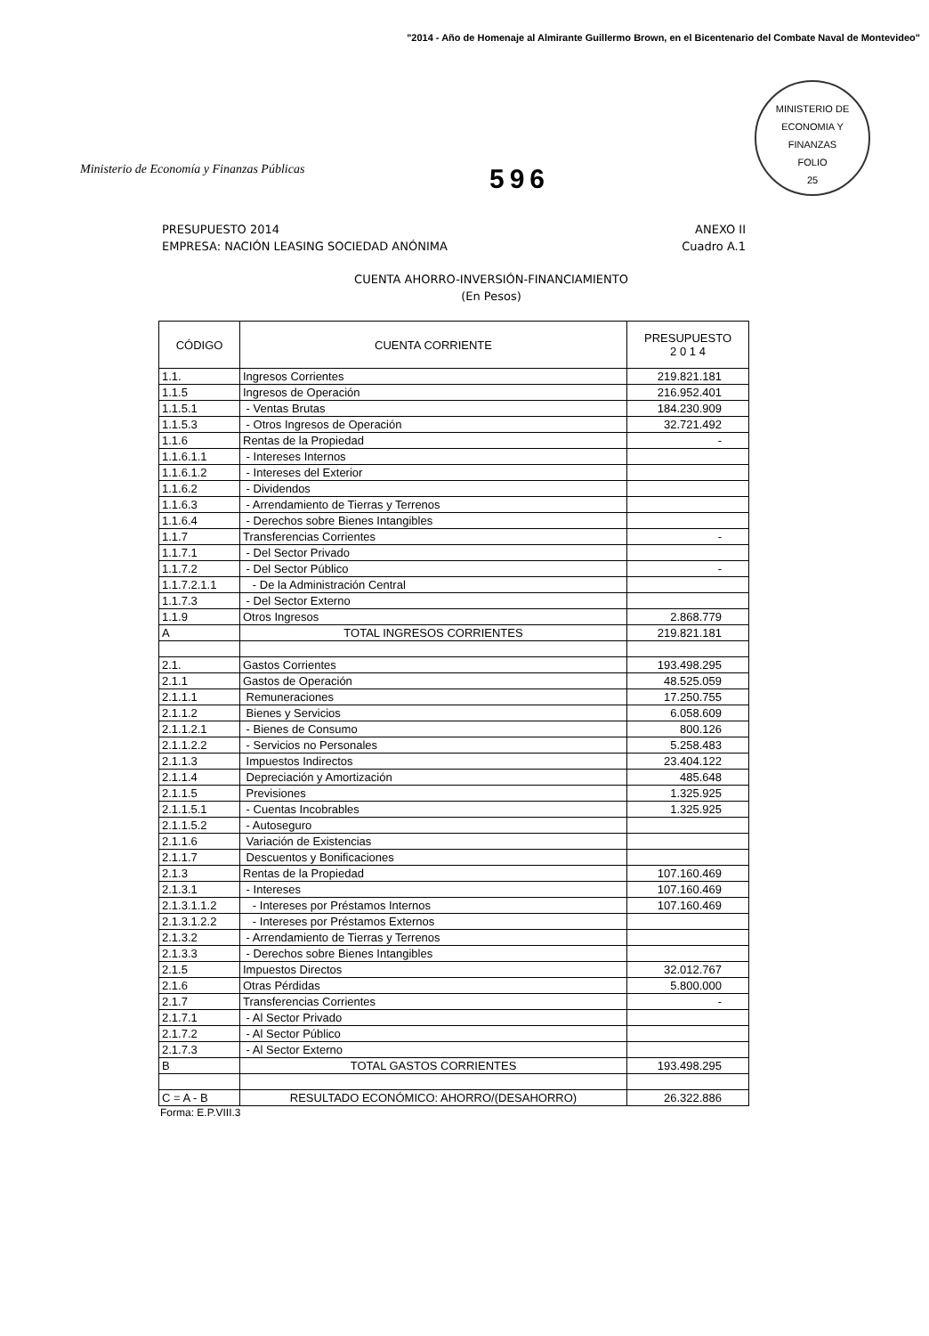"2014 - Año de Homenaje al Almirante Guillermo Brown, en el Bicentenario del Combate Naval de Montevideo"
Ministerio de Economía y Finanzas Públicas
596
MINISTERIO DE ECONOMIA Y FINANZAS
FOLIO
25
PRESUPUESTO 2014
EMPRESA: NACIÓN LEASING SOCIEDAD ANÓNIMA
ANEXO II
Cuadro A.1
CUENTA AHORRO-INVERSIÓN-FINANCIAMIENTO
(En Pesos)
| CÓDIGO | CUENTA CORRIENTE | PRESUPUESTO 2 0 1 4 |
| --- | --- | --- |
| 1.1. | Ingresos Corrientes | 219.821.181 |
| 1.1.5 | Ingresos de Operación | 216.952.401 |
| 1.1.5.1 | - Ventas Brutas | 184.230.909 |
| 1.1.5.3 | - Otros Ingresos de Operación | 32.721.492 |
| 1.1.6 | Rentas de la Propiedad | - |
| 1.1.6.1.1 | - Intereses Internos | |
| 1.1.6.1.2 | - Intereses del Exterior | |
| 1.1.6.2 | - Dividendos | |
| 1.1.6.3 | - Arrendamiento de Tierras y Terrenos | |
| 1.1.6.4 | - Derechos sobre Bienes Intangibles | |
| 1.1.7 | Transferencias Corrientes | - |
| 1.1.7.1 | - Del Sector Privado | |
| 1.1.7.2 | - Del Sector Público | - |
| 1.1.7.2.1.1 | - De la Administración Central | |
| 1.1.7.3 | - Del Sector Externo | |
| 1.1.9 | Otros Ingresos | 2.868.779 |
| A | TOTAL INGRESOS CORRIENTES | 219.821.181 |
| 2.1. | Gastos Corrientes | 193.498.295 |
| 2.1.1 | Gastos de Operación | 48.525.059 |
| 2.1.1.1 | Remuneraciones | 17.250.755 |
| 2.1.1.2 | Bienes y Servicios | 6.058.609 |
| 2.1.1.2.1 | - Bienes de Consumo | 800.126 |
| 2.1.1.2.2 | - Servicios no Personales | 5.258.483 |
| 2.1.1.3 | Impuestos Indirectos | 23.404.122 |
| 2.1.1.4 | Depreciación y Amortización | 485.648 |
| 2.1.1.5 | Previsiones | 1.325.925 |
| 2.1.1.5.1 | - Cuentas Incobrables | 1.325.925 |
| 2.1.1.5.2 | - Autoseguro | |
| 2.1.1.6 | Variación de Existencias | |
| 2.1.1.7 | Descuentos y Bonificaciones | |
| 2.1.3 | Rentas de la Propiedad | 107.160.469 |
| 2.1.3.1 | - Intereses | 107.160.469 |
| 2.1.3.1.1.2 | - Intereses por Préstamos Internos | 107.160.469 |
| 2.1.3.1.2.2 | - Intereses por Préstamos Externos | |
| 2.1.3.2 | - Arrendamiento de Tierras y Terrenos | |
| 2.1.3.3 | - Derechos sobre Bienes Intangibles | |
| 2.1.5 | Impuestos Directos | 32.012.767 |
| 2.1.6 | Otras Pérdidas | 5.800.000 |
| 2.1.7 | Transferencias Corrientes | - |
| 2.1.7.1 | - Al Sector Privado | |
| 2.1.7.2 | - Al Sector Público | |
| 2.1.7.3 | - Al Sector Externo | |
| B | TOTAL GASTOS CORRIENTES | 193.498.295 |
| C = A - B | RESULTADO ECONÓMICO: AHORRO/(DESAHORRO) | 26.322.886 |
Forma: E.P.VIII.3